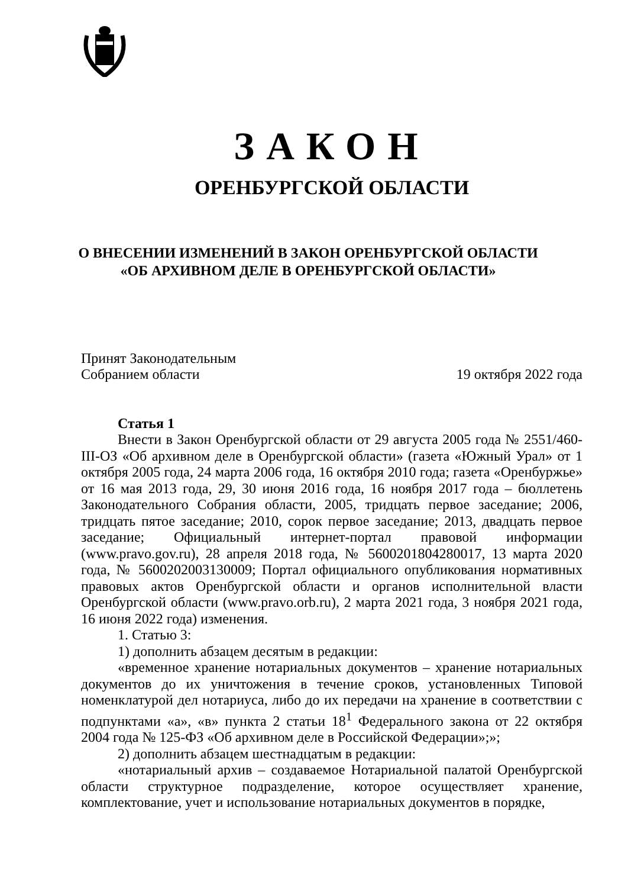ЗАКОН
ОРЕНБУРГСКОЙ ОБЛАСТИ
О ВНЕСЕНИИ ИЗМЕНЕНИЙ В ЗАКОН ОРЕНБУРГСКОЙ ОБЛАСТИ
«ОБ АРХИВНОМ ДЕЛЕ В ОРЕНБУРГСКОЙ ОБЛАСТИ»
Принят Законодательным
Собранием области
19 октября 2022 года
Статья 1
Внести в Закон Оренбургской области от 29 августа 2005 года № 2551/460-III-ОЗ «Об архивном деле в Оренбургской области» (газета «Южный Урал» от 1 октября 2005 года, 24 марта 2006 года, 16 октября 2010 года; газета «Оренбуржье» от 16 мая 2013 года, 29, 30 июня 2016 года, 16 ноября 2017 года – бюллетень Законодательного Собрания области, 2005, тридцать первое заседание; 2006, тридцать пятое заседание; 2010, сорок первое заседание; 2013, двадцать первое заседание; Официальный интернет-портал правовой информации (www.pravo.gov.ru), 28 апреля 2018 года, № 5600201804280017, 13 марта 2020 года, № 5600202003130009; Портал официального опубликования нормативных правовых актов Оренбургской области и органов исполнительной власти Оренбургской области (www.pravo.orb.ru), 2 марта 2021 года, 3 ноября 2021 года, 16 июня 2022 года) изменения.
1. Статью 3:
1) дополнить абзацем десятым в редакции:
«временное хранение нотариальных документов – хранение нотариальных документов до их уничтожения в течение сроков, установленных Типовой номенклатурой дел нотариуса, либо до их передачи на хранение в соответствии с подпунктами «а», «в» пункта 2 статьи 18<sup>1</sup> Федерального закона от 22 октября 2004 года № 125-ФЗ «Об архивном деле в Российской Федерации»;»;
2) дополнить абзацем шестнадцатым в редакции:
«нотариальный архив – создаваемое Нотариальной палатой Оренбургской области структурное подразделение, которое осуществляет хранение, комплектование, учет и использование нотариальных документов в порядке,